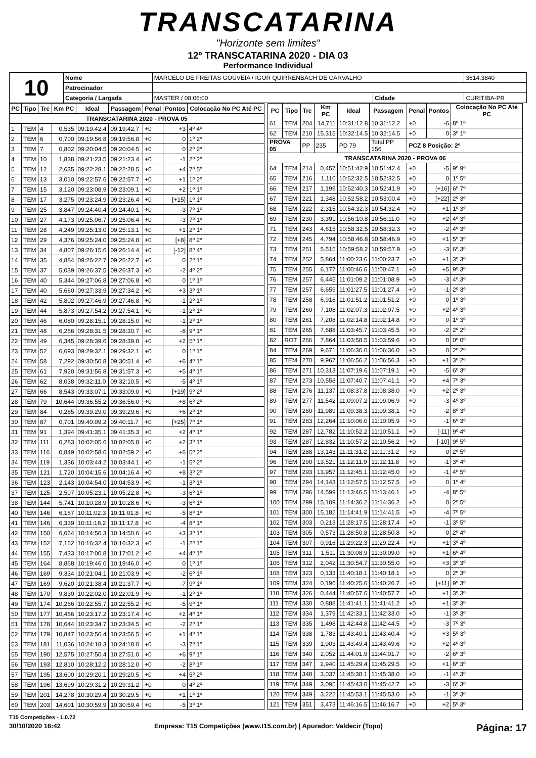TRANSCATARINA
"Horizonte sem limites"
12º TRANSCATARINA 2020 - DIA 03
Performance Individual
| 10 | Nome | MARCELO DE FREITAS GOUVEIA / IGOR QUIRRENBACH DE CARVALHO | | | 3614,3840 |
| | Patrocinador | | | | |
| | Categoria / Largada | MASTER / 08:06:00 | Cidade | CURITIBA-PR | |
| PC | Tipo | Trc | Km PC | Ideal | Passagem | Penal | Pontos | Colocação No PC Até PC |
| --- | --- | --- | --- | --- | --- | --- | --- | --- |
| TRANSCATARINA 2020 - PROVA 05 | | | | | | | | |
| 1 | TEM | 4 | 0,535 | 09:19:42.4 | 09:19:42.7 | +0 | +3 | 4º 4º |
| 2 | TEM | 6 | 0,700 | 09:19:56.8 | 09:19:56.8 | +0 | 0 | 1º 2º |
| 3 | TEM | 7 | 0,802 | 09:20:04.5 | 09:20:04.5 | +0 | 0 | 2º 2º |
| 4 | TEM | 10 | 1,838 | 09:21:23.5 | 09:21:23.4 | +0 | -1 | 2º 2º |
| 5 | TEM | 12 | 2,635 | 09:22:28.1 | 09:22:28.5 | +0 | +4 | 7º 5º |
| 6 | TEM | 13 | 3,010 | 09:22:57.6 | 09:22:57.7 | +0 | +1 | 1º 2º |
| 7 | TEM | 15 | 3,120 | 09:23:08.9 | 09:23:09.1 | +0 | +2 | 1º 1º |
| 8 | TEM | 17 | 3,275 | 09:23:24.9 | 09:23:26.4 | +0 | [+15] | 1º 1º |
| 9 | TEM | 25 | 3,847 | 09:24:40.4 | 09:24:40.1 | +0 | -3 | 7º 1º |
| 10 | TEM | 27 | 4,173 | 09:25:06.7 | 09:25:06.4 | +0 | -3 | 7º 1º |
| 11 | TEM | 28 | 4,249 | 09:25:13.0 | 09:25:13.1 | +0 | +1 | 2º 1º |
| 12 | TEM | 29 | 4,376 | 09:25:24.0 | 09:25:24.8 | +0 | [+8] | 8º 2º |
| 13 | TEM | 34 | 4,807 | 09:26:15.6 | 09:26:14.4 | +0 | [-12] | 8º 4º |
| 14 | TEM | 35 | 4,884 | 09:26:22.7 | 09:26:22.7 | +0 | 0 | 2º 1º |
| 15 | TEM | 37 | 5,039 | 09:26:37.5 | 09:26:37.3 | +0 | -2 | 4º 2º |
| 16 | TEM | 40 | 5,344 | 09:27:06.8 | 09:27:06.8 | +0 | 0 | 1º 1º |
| 17 | TEM | 40 | 5,660 | 09:27:33.9 | 09:27:34.2 | +0 | +3 | 3º 1º |
| 18 | TEM | 42 | 5,802 | 09:27:46.9 | 09:27:46.8 | +0 | -1 | 2º 1º |
| 19 | TEM | 44 | 5,873 | 09:27:54.2 | 09:27:54.1 | +0 | -1 | 2º 1º |
| 20 | TEM | 46 | 6,080 | 09:28:15.1 | 09:28:15.0 | +0 | -1 | 2º 1º |
| 21 | TEM | 48 | 6,266 | 09:28:31.5 | 09:28:30.7 | +0 | -8 | 9º 1º |
| 22 | TEM | 49 | 6,345 | 09:28:39.6 | 09:28:39.8 | +0 | +2 | 5º 1º |
| 23 | TEM | 52 | 6,693 | 09:29:32.1 | 09:29:32.1 | +0 | 0 | 1º 1º |
| 24 | TEM | 58 | 7,292 | 09:30:50.8 | 09:30:51.4 | +0 | +6 | 4º 1º |
| 25 | TEM | 61 | 7,920 | 09:31:56.8 | 09:31:57.3 | +0 | +5 | 4º 1º |
| 26 | TEM | 62 | 8,038 | 09:32:11.0 | 09:32:10.5 | +0 | -5 | 4º 1º |
| 27 | TEM | 66 | 8,543 | 09:33:07.1 | 09:33:09.0 | +0 | [+19] | 9º 2º |
| 28 | TEM | 79 | 10,644 | 09:36:55.2 | 09:36:56.0 | +0 | +8 | 6º 2º |
| 29 | TEM | 84 | 0,285 | 09:39:29.0 | 09:39:29.6 | +0 | +6 | 2º 1º |
| 30 | TEM | 87 | 0,701 | 09:40:09.2 | 09:40:11.7 | +0 | [+25] | 7º 1º |
| 31 | TEM | 91 | 1,394 | 09:41:35.1 | 09:41:35.3 | +0 | +2 | 4º 1º |
| 32 | TEM | 111 | 0,283 | 10:02:05.6 | 10:02:05.8 | +0 | +2 | 3º 1º |
| 33 | TEM | 116 | 0,849 | 10:02:58.6 | 10:02:59.2 | +0 | +6 | 5º 2º |
| 34 | TEM | 119 | 1,336 | 10:03:44.2 | 10:03:44.1 | +0 | -1 | 5º 2º |
| 35 | TEM | 121 | 1,720 | 10:04:15.6 | 10:04:16.4 | +0 | +8 | 3º 2º |
| 36 | TEM | 123 | 2,143 | 10:04:54.0 | 10:04:53.9 | +0 | -1 | 3º 1º |
| 37 | TEM | 125 | 2,507 | 10:05:23.1 | 10:05:22.8 | +0 | -3 | 6º 1º |
| 38 | TEM | 144 | 5,741 | 10:10:28.9 | 10:10:28.6 | +0 | -3 | 6º 1º |
| 40 | TEM | 146 | 6,167 | 10:11:02.3 | 10:11:01.8 | +0 | -5 | 8º 1º |
| 41 | TEM | 146 | 6,339 | 10:11:18.2 | 10:11:17.8 | +0 | -4 | 8º 1º |
| 42 | TEM | 150 | 6,664 | 10:14:50.3 | 10:14:50.6 | +0 | +3 | 3º 1º |
| 43 | TEM | 152 | 7,162 | 10:16:32.4 | 10:16:32.3 | +0 | -1 | 2º 1º |
| 44 | TEM | 155 | 7,433 | 10:17:00.8 | 10:17:01.2 | +0 | +4 | 4º 1º |
| 45 | TEM | 164 | 8,868 | 10:19:46.0 | 10:19:46.0 | +0 | 0 | 1º 1º |
| 46 | TEM | 169 | 9,334 | 10:21:04.1 | 10:21:03.9 | +0 | -2 | 6º 1º |
| 47 | TEM | 169 | 9,620 | 10:21:38.4 | 10:21:37.7 | +0 | -7 | 9º 1º |
| 48 | TEM | 170 | 9,830 | 10:22:02.0 | 10:22:01.9 | +0 | -1 | 2º 1º |
| 49 | TEM | 174 | 10,266 | 10:22:55.7 | 10:22:55.2 | +0 | -5 | 9º 1º |
| 50 | TEM | 177 | 10,466 | 10:23:17.2 | 10:23:17.4 | +0 | +2 | 4º 1º |
| 51 | TEM | 178 | 10,644 | 10:23:34.7 | 10:23:34.5 | +0 | -2 | 2º 1º |
| 52 | TEM | 179 | 10,847 | 10:23:56.4 | 10:23:56.5 | +0 | +1 | 4º 1º |
| 53 | TEM | 181 | 11,036 | 10:24:18.3 | 10:24:18.0 | +0 | -3 | 7º 1º |
| 55 | TEM | 190 | 12,575 | 10:27:50.4 | 10:27:51.0 | +0 | +6 | 9º 1º |
| 56 | TEM | 193 | 12,810 | 10:28:12.2 | 10:28:12.0 | +0 | -2 | 8º 1º |
| 57 | TEM | 195 | 13,600 | 10:29:20.1 | 10:29:20.5 | +0 | +4 | 5º 2º |
| 58 | TEM | 196 | 13,699 | 10:29:31.2 | 10:29:31.2 | +0 | 0 | 4º 2º |
| 59 | TEM | 201 | 14,278 | 10:30:29.4 | 10:30:29.5 | +0 | +1 | 1º 1º |
| 60 | TEM | 203 | 14,601 | 10:30:59.9 | 10:30:59.4 | +0 | -5 | 3º 1º |
| PC | Tipo | Trc | Km PC | Ideal | Passagem | Penal | Pontos | Colocação No PC Até PC |
| --- | --- | --- | --- | --- | --- | --- | --- | --- |
| 61 | TEM | 204 | 14,711 | 10:31:12.8 | 10:31:12.2 | +0 | -6 | 8º 1º |
| 62 | TEM | 210 | 15,315 | 10:32:14.5 | 10:32:14.5 | +0 | 0 | 3º 1º |
| PROVA 05 | | PP | 235 | PD 79 | Total PP 156 | PCZ 8 Posição: 2º | | |
| TRANSCATARINA 2020 - PROVA 06 | | | | | | | | |
| 64 | TEM | 214 | 0,457 | 10:51:42.9 | 10:51:42.4 | +0 | -5 | 9º 9º |
| 65 | TEM | 216 | 1,110 | 10:52:32.5 | 10:52:32.5 | +0 | 0 | 1º 5º |
| 66 | TEM | 217 | 1,199 | 10:52:40.3 | 10:52:41.9 | +0 | [+16] | 6º 7º |
| 67 | TEM | 221 | 1,348 | 10:52:58.2 | 10:53:00.4 | +0 | [+22] | 2º 3º |
| 68 | TEM | 222 | 2,315 | 10:54:32.3 | 10:54:32.4 | +0 | +1 | 1º 3º |
| 69 | TEM | 230 | 3,391 | 10:56:10.8 | 10:56:11.0 | +0 | +2 | 4º 3º |
| 71 | TEM | 243 | 4,615 | 10:58:32.5 | 10:58:32.3 | +0 | -2 | 4º 3º |
| 72 | TEM | 245 | 4,794 | 10:58:46.8 | 10:58:46.9 | +0 | +1 | 5º 3º |
| 73 | TEM | 251 | 5,515 | 10:59:58.2 | 10:59:57.9 | +0 | -3 | 6º 3º |
| 74 | TEM | 252 | 5,864 | 11:00:23.6 | 11:00:23.7 | +0 | +1 | 3º 3º |
| 75 | TEM | 255 | 6,177 | 11:00:46.6 | 11:00:47.1 | +0 | +5 | 9º 3º |
| 76 | TEM | 257 | 6,445 | 11:01:09.2 | 11:01:08.9 | +0 | -3 | 4º 3º |
| 77 | TEM | 257 | 6,659 | 11:01:27.5 | 11:01:27.4 | +0 | -1 | 2º 3º |
| 78 | TEM | 258 | 6,916 | 11:01:51.2 | 11:01:51.2 | +0 | 0 | 1º 3º |
| 79 | TEM | 260 | 7,108 | 11:02:07.3 | 11:02:07.5 | +0 | +2 | 4º 3º |
| 80 | TEM | 261 | 7,208 | 11:02:14.8 | 11:02:14.8 | +0 | 0 | 1º 3º |
| 81 | TEM | 265 | 7,688 | 11:03:45.7 | 11:03:45.5 | +0 | -2 | 2º 2º |
| 82 | ROT | 266 | 7,864 | 11:03:58.5 | 11:03:59.6 | +0 | 0 | 0º 0º |
| 84 | TEM | 269 | 9,671 | 11:06:36.0 | 11:06:36.0 | +0 | 0 | 2º 2º |
| 85 | TEM | 270 | 9,967 | 11:06:56.2 | 11:06:56.3 | +0 | +1 | 3º 2º |
| 86 | TEM | 271 | 10,313 | 11:07:19.6 | 11:07:19.1 | +0 | -5 | 6º 3º |
| 87 | TEM | 273 | 10,558 | 11:07:40.7 | 11:07:41.1 | +0 | +4 | 7º 3º |
| 88 | TEM | 276 | 11,137 | 11:08:37.8 | 11:08:38.0 | +0 | +2 | 2º 3º |
| 89 | TEM | 277 | 11,542 | 11:09:07.2 | 11:09:06.9 | +0 | -3 | 4º 3º |
| 90 | TEM | 280 | 11,989 | 11:09:38.3 | 11:09:38.1 | +0 | -2 | 8º 3º |
| 91 | TEM | 283 | 12,264 | 11:10:06.0 | 11:10:05.9 | +0 | -1 | 6º 3º |
| 92 | TEM | 287 | 12,782 | 11:10:52.2 | 11:10:51.1 | +0 | [-11] | 9º 4º |
| 93 | TEM | 287 | 12,832 | 11:10:57.2 | 11:10:56.2 | +0 | [-10] | 9º 5º |
| 94 | TEM | 288 | 13,143 | 11:11:31.2 | 11:11:31.2 | +0 | 0 | 2º 5º |
| 96 | TEM | 290 | 13,521 | 11:12:11.9 | 11:12:11.8 | +0 | -1 | 3º 4º |
| 97 | TEM | 293 | 13,957 | 11:12:45.1 | 11:12:45.0 | +0 | -1 | 4º 5º |
| 98 | TEM | 294 | 14,143 | 11:12:57.5 | 11:12:57.5 | +0 | 0 | 1º 4º |
| 99 | TEM | 296 | 14,599 | 11:13:46.5 | 11:13:46.1 | +0 | -4 | 8º 5º |
| 100 | TEM | 299 | 15,109 | 11:14:36.2 | 11:14:36.2 | +0 | 0 | 2º 5º |
| 101 | TEM | 300 | 15,182 | 11:14:41.9 | 11:14:41.5 | +0 | -4 | 7º 5º |
| 102 | TEM | 303 | 0,213 | 11:28:17.5 | 11:28:17.4 | +0 | -1 | 3º 5º |
| 103 | TEM | 305 | 0,573 | 11:28:50.8 | 11:28:50.8 | +0 | 0 | 2º 4º |
| 104 | TEM | 307 | 0,916 | 11:29:22.3 | 11:29:22.4 | +0 | +1 | 3º 4º |
| 105 | TEM | 311 | 1,511 | 11:30:08.9 | 11:30:09.0 | +0 | +1 | 6º 4º |
| 106 | TEM | 312 | 2,042 | 11:30:54.7 | 11:30:55.0 | +0 | +3 | 3º 3º |
| 108 | TEM | 323 | 0,133 | 11:40:18.1 | 11:40:18.1 | +0 | 0 | 2º 3º |
| 109 | TEM | 324 | 0,196 | 11:40:25.6 | 11:40:26.7 | +0 | [+11] | 9º 3º |
| 110 | TEM | 326 | 0,444 | 11:40:57.6 | 11:40:57.7 | +0 | +1 | 3º 3º |
| 111 | TEM | 330 | 0,888 | 11:41:41.1 | 11:41:41.2 | +0 | +1 | 3º 3º |
| 112 | TEM | 334 | 1,379 | 11:42:33.1 | 11:42:33.0 | +0 | -1 | 3º 3º |
| 113 | TEM | 335 | 1,498 | 11:42:44.8 | 11:42:44.5 | +0 | -3 | 7º 3º |
| 114 | TEM | 338 | 1,783 | 11:43:40.1 | 11:43:40.4 | +0 | +3 | 5º 3º |
| 115 | TEM | 339 | 1,903 | 11:43:49.4 | 11:43:49.6 | +0 | +2 | 4º 3º |
| 116 | TEM | 340 | 2,052 | 11:44:01.9 | 11:44:01.7 | +0 | -2 | 6º 3º |
| 117 | TEM | 347 | 2,940 | 11:45:29.4 | 11:45:29.5 | +0 | +1 | 6º 3º |
| 118 | TEM | 348 | 3,037 | 11:45:38.1 | 11:45:38.0 | +0 | -1 | 4º 3º |
| 119 | TEM | 349 | 3,095 | 11:45:43.0 | 11:45:42.7 | +0 | -3 | 6º 3º |
| 120 | TEM | 349 | 3,222 | 11:45:53.1 | 11:45:53.0 | +0 | -1 | 3º 3º |
| 121 | TEM | 351 | 3,473 | 11:46:16.5 | 11:46:16.7 | +0 | +2 | 5º 3º |
T15 Competições - 1.0.72
30/10/2020 16:42 Empresa: T15 Competições (www.t15.com.br) | Apurador: Valdecir (Topo) Página: 17